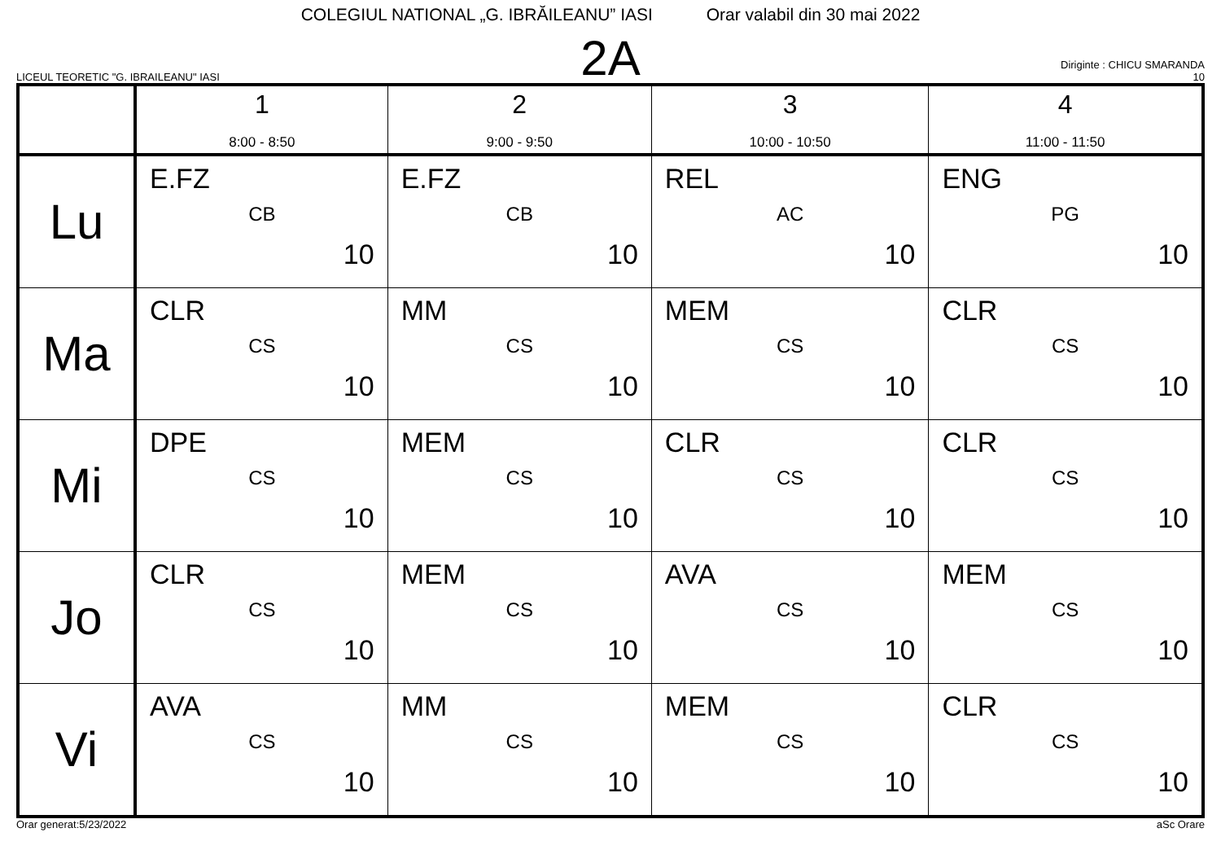COLEGIUL NATIONAL „G. IBRĂILEANU” IASI Orar valabil din 30 mai 2022
LICEUL TEORETIC "G. IBRAILEANU" IASI
2A
Diriginte : CHICU SMARANDA
10
| | 1 8:00 - 8:50 | 2 9:00 - 9:50 | 3 10:00 - 10:50 | 4 11:00 - 11:50 |
| --- | --- | --- | --- | --- |
| Lu | E.FZ CB 10 | E.FZ CB 10 | REL AC 10 | ENG PG 10 |
| Ma | CLR CS 10 | MM CS 10 | MEM CS 10 | CLR CS 10 |
| Mi | DPE CS 10 | MEM CS 10 | CLR CS 10 | CLR CS 10 |
| Jo | CLR CS 10 | MEM CS 10 | AVA CS 10 | MEM CS 10 |
| Vi | AVA CS 10 | MM CS 10 | MEM CS 10 | CLR CS 10 |
Orar generat:5/23/2022 aSc Orare